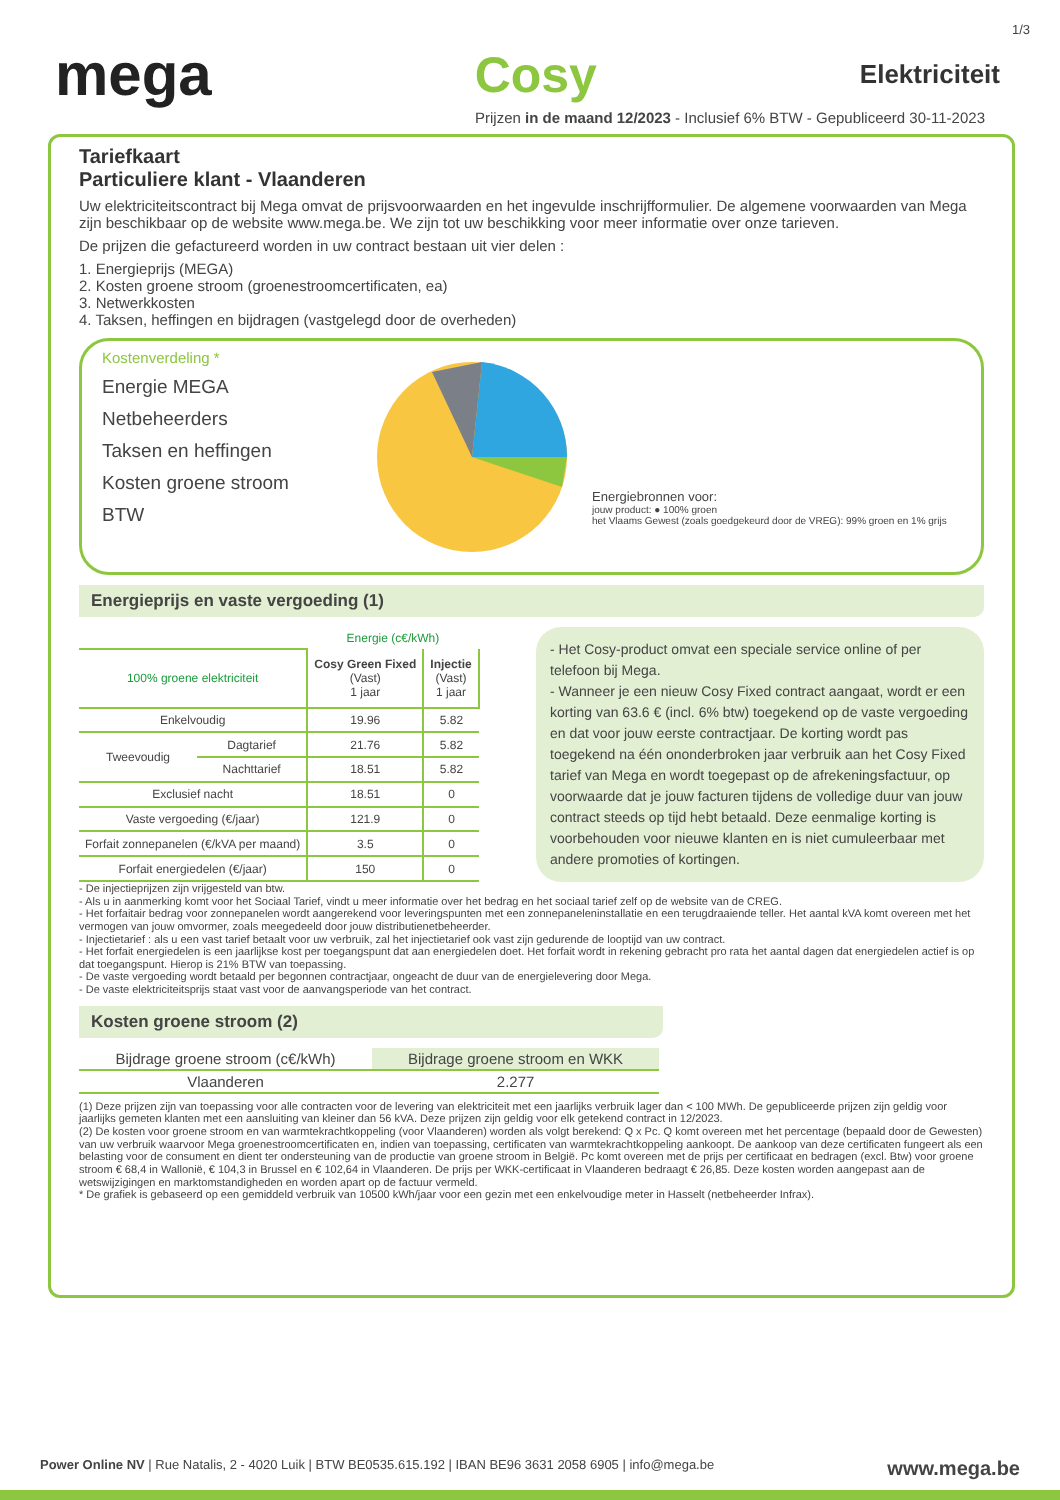1/3
mega Cosy Elektriciteit
Prijzen in de maand 12/2023 - Inclusief 6% BTW - Gepubliceerd 30-11-2023
Tariefkaart
Particuliere klant - Vlaanderen
Uw elektriciteitscontract bij Mega omvat de prijsvoorwaarden en het ingevulde inschrijfformulier. De algemene voorwaarden van Mega zijn beschikbaar op de website www.mega.be. We zijn tot uw beschikking voor meer informatie over onze tarieven.
De prijzen die gefactureerd worden in uw contract bestaan uit vier delen :
1. Energieprijs (MEGA)
2. Kosten groene stroom (groenestroomcertificaten, ea)
3. Netwerkkosten
4. Taksen, heffingen en bijdragen (vastgelegd door de overheden)
Kostenverdeling *
Energie MEGA
Netbeheerders
Taksen en heffingen
Kosten groene stroom
BTW
Energiebronnen voor:
jouw product: ● 100% groen
het Vlaams Gewest (zoals goedgekeurd door de VREG): 99% groen en 1% grijs
Energieprijs en vaste vergoeding (1)
| | | Energie (c€/kWh) | |
| --- | --- | --- | --- |
| 100% groene elektriciteit | | Cosy Green Fixed (Vast) 1 jaar | Injectie (Vast) 1 jaar |
| Enkelvoudig | | 19.96 | 5.82 |
| Tweevoudig | Dagtarief | 21.76 | 5.82 |
| | Nachttarief | 18.51 | 5.82 |
| Exclusief nacht | | 18.51 | 0 |
| Vaste vergoeding (€/jaar) | | 121.9 | 0 |
| Forfait zonnepanelen (€/kVA per maand) | | 3.5 | 0 |
| Forfait energiedelen (€/jaar) | | 150 | 0 |
- Het Cosy-product omvat een speciale service online of per telefoon bij Mega.
- Wanneer je een nieuw Cosy Fixed contract aangaat, wordt er een korting van 63.6 € (incl. 6% btw) toegekend op de vaste vergoeding en dat voor jouw eerste contractjaar. De korting wordt pas toegekend na één ononderbroken jaar verbruik aan het Cosy Fixed tarief van Mega en wordt toegepast op de afrekeningsfactuur, op voorwaarde dat je jouw facturen tijdens de volledige duur van jouw contract steeds op tijd hebt betaald. Deze eenmalige korting is voorbehouden voor nieuwe klanten en is niet cumuleerbaar met andere promoties of kortingen.
- De injectieprijzen zijn vrijgesteld van btw.
- Als u in aanmerking komt voor het Sociaal Tarief, vindt u meer informatie over het bedrag en het sociaal tarief zelf op de website van de CREG.
- Het forfaitair bedrag voor zonnepanelen wordt aangerekend voor leveringspunten met een zonnepaneleninstallatie en een terugdraaiende teller. Het aantal kVA komt overeen met het vermogen van jouw omvormer, zoals meegedeeld door jouw distributienetbeheerder.
- Injectietarief : als u een vast tarief betaalt voor uw verbruik, zal het injectietarief ook vast zijn gedurende de looptijd van uw contract.
- Het forfait energiedelen is een jaarlijkse kost per toegangspunt dat aan energiedelen doet. Het forfait wordt in rekening gebracht pro rata het aantal dagen dat energiedelen actief is op dat toegangspunt. Hierop is 21% BTW van toepassing.
- De vaste vergoeding wordt betaald per begonnen contractjaar, ongeacht de duur van de energielevering door Mega.
- De vaste elektriciteitsprijs staat vast voor de aanvangsperiode van het contract.
Kosten groene stroom (2)
| Bijdrage groene stroom (c€/kWh) | Bijdrage groene stroom en WKK |
| --- | --- |
| Vlaanderen | 2.277 |
(1) Deze prijzen zijn van toepassing voor alle contracten voor de levering van elektriciteit met een jaarlijks verbruik lager dan < 100 MWh. De gepubliceerde prijzen zijn geldig voor jaarlijks gemeten klanten met een aansluiting van kleiner dan 56 kVA. Deze prijzen zijn geldig voor elk getekend contract in 12/2023.
(2) De kosten voor groene stroom en van warmtekrachtkoppeling (voor Vlaanderen) worden als volgt berekend: Q x Pc. Q komt overeen met het percentage (bepaald door de Gewesten) van uw verbruik waarvoor Mega groenestroomcertificaten en, indien van toepassing, certificaten van warmtekrachtkoppeling aankoopt. De aankoop van deze certificaten fungeert als een belasting voor de consument en dient ter ondersteuning van de productie van groene stroom in België. Pc komt overeen met de prijs per certificaat en bedragen (excl. Btw) voor groene stroom € 68,4 in Wallonië, € 104,3 in Brussel en € 102,64 in Vlaanderen. De prijs per WKK-certificaat in Vlaanderen bedraagt € 26,85. Deze kosten worden aangepast aan de wetswijzigingen en marktomstandigheden en worden apart op de factuur vermeld.
* De grafiek is gebaseerd op een gemiddeld verbruik van 10500 kWh/jaar voor een gezin met een enkelvoudige meter in Hasselt (netbeheerder Infrax).
Power Online NV | Rue Natalis, 2 - 4020 Luik | BTW BE0535.615.192 | IBAN BE96 3631 2058 6905 | info@mega.be www.mega.be